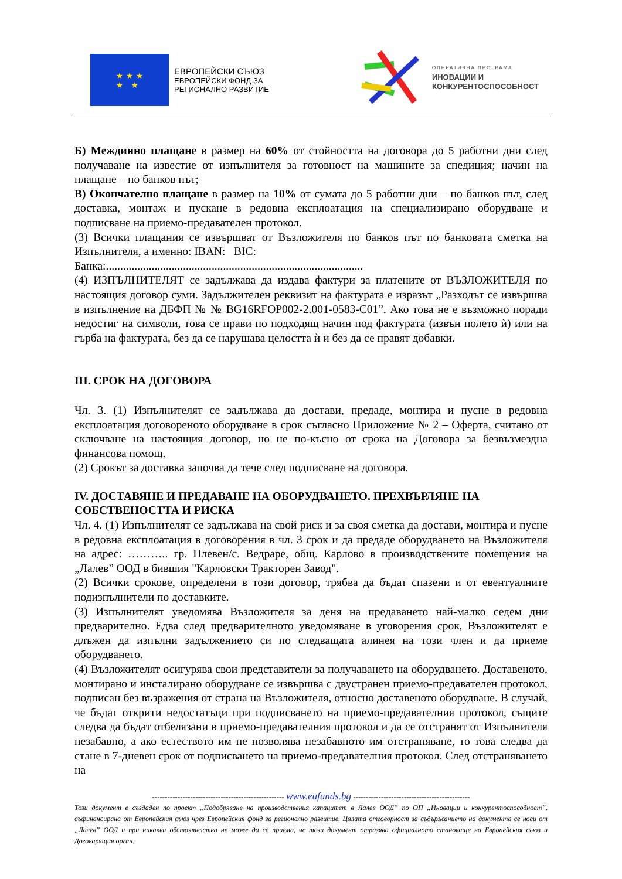★ ★ ★
★ ★
ЕВРОПЕЙСКИ СЪЮЗ
ЕВРОПЕЙСКИ ФОНД ЗА
РЕГИОНАЛНО РАЗВИТИЕ
ОПЕРАТИВНА ПРОГРАМА
ИНОВАЦИИ И
КОНКУРЕНТОСПОСОБНОСТ
Б) Междинно плащане в размер на 60% от стойността на договора до 5 работни дни след получаване на известие от изпълнителя за готовност на машините за спедиция; начин на плащане – по банков път;
В) Окончателно плащане в размер на 10% от сумата до 5 работни дни – по банков път, след доставка, монтаж и пускане в редовна експлоатация на специализирано оборудване и подписване на приемо-предавателен протокол.
(3) Всички плащания се извършват от Възложителя по банков път по банковата сметка на Изпълнителя, а именно: IBAN: BIC:
Банка:..........................................................................................
(4) ИЗПЪЛНИТЕЛЯТ се задължава да издава фактури за платените от ВЪЗЛОЖИТЕЛЯ по настоящия договор суми. Задължителен реквизит на фактурата е изразът „Разходът се извършва в изпълнение на ДБФП № № BG16RFOP002-2.001-0583-C01”. Ако това не е възможно поради недостиг на символи, това се прави по подходящ начин под фактурата (извън полето ѝ) или на гърба на фактурата, без да се нарушава целостта ѝ и без да се правят добавки.
III. СРОК НА ДОГОВОРА
Чл. 3. (1) Изпълнителят се задължава да достави, предаде, монтира и пусне в редовна експлоатация договореното оборудване в срок съгласно Приложение № 2 – Оферта, считано от сключване на настоящия договор, но не по-късно от срока на Договора за безвъзмездна финансова помощ.
(2) Срокът за доставка започва да тече след подписване на договора.
IV. ДОСТАВЯНЕ И ПРЕДАВАНЕ НА ОБОРУДВАНЕТО. ПРЕХВЪРЛЯНЕ НА СОБСТВЕНОСТТА И РИСКА
Чл. 4. (1) Изпълнителят се задължава на свой риск и за своя сметка да достави, монтира и пусне в редовна експлоатация в договорения в чл. 3 срок и да предаде оборудването на Възложителя на адрес: ……….. гр. Плевен/с. Ведраре, общ. Карлово в производствените помещения на „Лалев” ООД в бившия "Карловски Тракторен Завод".
(2) Всички срокове, определени в този договор, трябва да бъдат спазени и от евентуалните подизпълнители по доставките.
(3) Изпълнителят уведомява Възложителя за деня на предаването най-малко седем дни предварително. Едва след предварителното уведомяване в уговорения срок, Възложителят е длъжен да изпълни задължението си по следващата алинея на този член и да приеме оборудването.
(4) Възложителят осигурява свои представители за получаването на оборудването. Доставеното, монтирано и инсталирано оборудване се извършва с двустранен приемо-предавателен протокол, подписан без възражения от страна на Възложителя, относно доставеното оборудване. В случай, че бъдат открити недостатъци при подписването на приемо-предавателния протокол, същите следва да бъдат отбелязани в приемо-предавателния протокол и да се отстранят от Изпълнителя незабавно, а ако естеството им не позволява незабавното им отстраняване, то това следва да стане в 7-дневен срок от подписването на приемо-предавателния протокол. След отстраняването на
---------------------------------------------------- www.eufunds.bg ----------------------------------------------
Този документ е създаден по проект „Подобряване на производствения капацитет в Лалев ООД” по ОП „Иновации и конкурентоспособност”, съфинансирана от Европейския съюз чрез Европейския фонд за регионално развитие. Цялата отговорност за съдържанието на документа се носи от „Лалев” ООД и при никакви обстоятелства не може да се приема, че този документ отразява официалното становище на Европейския съюз и Договарящия орган.